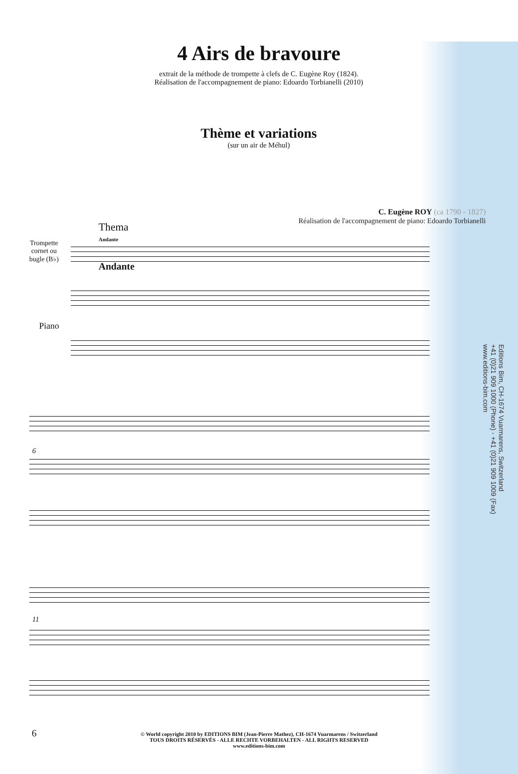4 Airs de bravoure
extrait de la méthode de trompette à clefs de C. Eugène Roy (1824).
Réalisation de l'accompagnement de piano: Edoardo Torbianelli (2010)
Thème et variations
(sur un air de Méhul)
C. Eugène ROY (ca 1790 - 1827)
Réalisation de l'accompagnement de piano: Edoardo Torbianelli
Thema
Andante
Trompette
cornet ou
bugle (B♭)
Andante
Piano
6
11
Editions Bim, CH-1674 Vuarmarens, Switzerland
+41 (0)21 909 1000 (Phone) - +41 (0)21 909 1009 (Fax)
www.editions-bim.com
6
© World copyright 2010 by EDITIONS BIM (Jean-Pierre Mathez), CH-1674 Vuarmarens / Switzerland
TOUS DROITS RÉSERVÉS - ALLE RECHTE VORBEHALTEN - ALL RIGHTS RESERVED
www.editions-bim.com